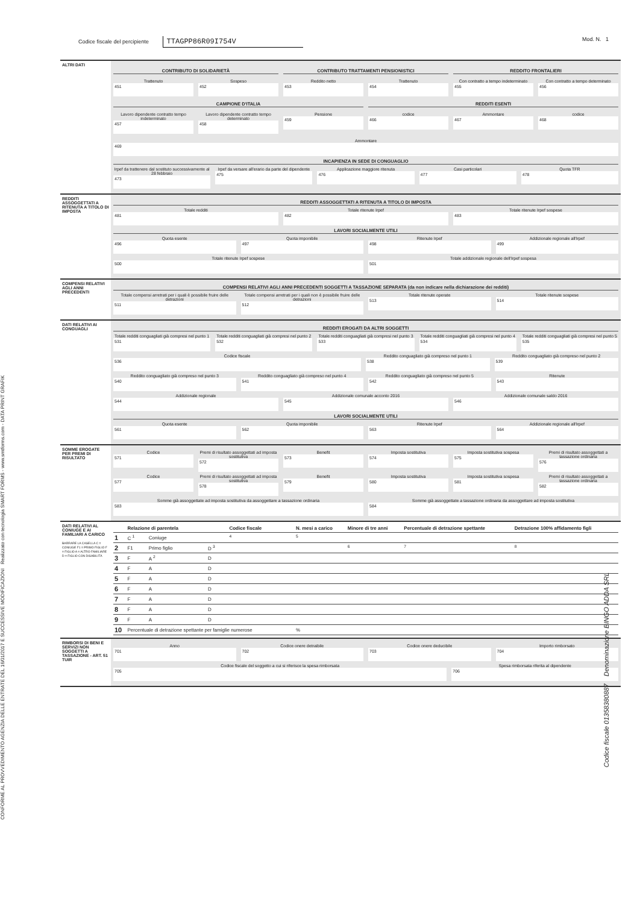CONFORME AL PROVVEDIMENTO AGENZIA DELLE ENTRATE DEL 16/01/2017 E SUCCESSIVE MODIFICAZIONI Realizzato con tecnologia SMART FORMS - www.smtforms.com - DATA PRINT GRAFIK
Codice fiscale del percipiente TTAGPP86R09I754V
Mod. N. 1
ALTRI DATI
CONTRIBUTO DI SOLIDARIETÀ
CONTRIBUTO TRATTAMENTI PENSIONISTICI
REDDITO FRONTALIERI
Trattenuto
451
Sospeso
452
Reddito netto
453
Trattenuto
454
Con contratto a tempo indeterminato
455
Con contratto a tempo determinato
456
CAMPIONE D'ITALIA
REDDITI ESENTI
Lavoro dipendente contratto tempo indeterminato
457
Lavoro dipendente contratto tempo determinato
458
Pensione
459
codice
466
Ammontare
467
codice
468
Ammontare
469
INCAPIENZA IN SEDE DI CONGUAGLIO
Irpef da trattenere dal sostituto successivamente al 28 febbraio
473
Irpef da versare all'erario da parte del dipendente
475
Applicazione maggiore ritenuta
476
Casi particolari
477
Quota TFR
478
REDDITI ASSOGGETTATI A RITENUTA A TITOLO DI IMPOSTA
REDDITI ASSOGGETTATI A RITENUTA A TITOLO DI IMPOSTA
Totale redditi
481
Totale ritenute Irpef
482
Totale ritenute Irpef sospese
483
LAVORI SOCIALMENTE UTILI
Quota esente
496
Quota imponibile
497
Ritenute Irpef
498
Addizionale regionale all'Irpef
499
Totale ritenute Irpef sospese
500
Totale addizionale regionale dell'Irpef sospesa
501
COMPENSI RELATIVI AGLI ANNI PRECEDENTI
COMPENSI RELATIVI AGLI ANNI PRECEDENTI SOGGETTI A TASSAZIONE SEPARATA (da non indicare nella dichiarazione dei redditi)
Totale compensi arretrati per i quali è possibile fruire delle detrazioni
511
Totale compensi arretrati per i quali non è possibile fruire delle detrazioni
512
Totale ritenute operate
513
Totale ritenute sospese
514
DATI RELATIVI AI CONGUAGLI
REDDITI EROGATI DA ALTRI SOGGETTI
Totale redditi conguagliati già compresi nel punto 1
531
Totale redditi conguagliati già compresi nel punto 2
532
Totale redditi conguagliati già compresi nel punto 3
533
Totale redditi conguagliati già compresi nel punto 4
534
Totale redditi conguagliati già compresi nel punto 5
535
Codice fiscale
536
Reddito conguagliato già compreso nel punto 1
538
Reddito conguagliato già compreso nel punto 2
539
Reddito conguagliato già compreso nel punto 3
540
Reddito conguagliato già compreso nel punto 4
541
Reddito conguagliato già compreso nel punto 5
542
Ritenute
543
Addizionale regionale
544
Addizionale comunale acconto 2016
545
Addizionale comunale saldo 2016
546
LAVORI SOCIALMENTE UTILI
Quota esente
561
Quota imponibile
562
Ritenute Irpef
563
Addizionale regionale all'Irpef
564
SOMME EROGATE PER PREMI DI RISULTATO
Codice
571
Premi di risultato assoggettati ad imposta sostitutiva
572
Benefit
573
Imposta sostitutiva
574
Imposta sostitutiva sospesa
575
Premi di risultato assoggettati a tassazione ordinaria
576
Codice
577
Premi di risultato assoggettati ad imposta sostitutiva
578
Benefit
579
Imposta sostitutiva
580
Imposta sostitutiva sospesa
581
Premi di risultato assoggettati a tassazione ordinaria
582
Somme già assoggettate ad imposta sostitutiva da assoggettare a tassazione ordinaria
583
Somme già assoggettate a tassazione ordinaria da assoggettare ad imposta sostitutiva
584
DATI RELATIVI AL CONIUGE E AI FAMILIARI A CARICO
BARRARE LA CASELLA C = CONIUGE F1 = PRIMO FIGLIO F = FIGLIO A = ALTRO FAMILIARE D = FIGLIO CON DISABILITÀ
| | Relazione di parentela | | | Codice fiscale | N. mesi a carico | Minore di tre anni | Percentuale di detrazione spettante | Detrazione 100% affidamento figli |
| --- | --- | --- | --- | --- | --- | --- | --- | --- |
| 1 | C <sup>1</sup> | Coniuge | | <sup>4</sup> | <sup>5</sup> | | | |
| 2 | F1 | Primo figlio | D <sup>3</sup> | | | <sup>6</sup> | <sup>7</sup> | <sup>8</sup> |
| 3 | F | A <sup>2</sup> | D | | | | | |
| 4 | F | A | D | | | | | |
| 5 | F | A | D | | | | | |
| 6 | F | A | D | | | | | |
| 7 | F | A | D | | | | | |
| 8 | F | A | D | | | | | |
| 9 | F | A | D | | | | | |
| 10 | Percentuale di detrazione spettante per famiglie numerose | | | | % | | | |
RIMBORSI DI BENI E SERVIZI NON SOGGETTI A TASSAZIONE - ART. 51 TUIR
Anno
701
Codice onere detraibile
702
Codice onere deducibile
703
Importo rimborsato
704
Codice fiscale del soggetto a cui si riferisce la spesa rimborsata
705
Spesa rimborsata riferita al dipendente
706
Codice fiscale 01358380887 Denominazione BINGO ADDA SRL